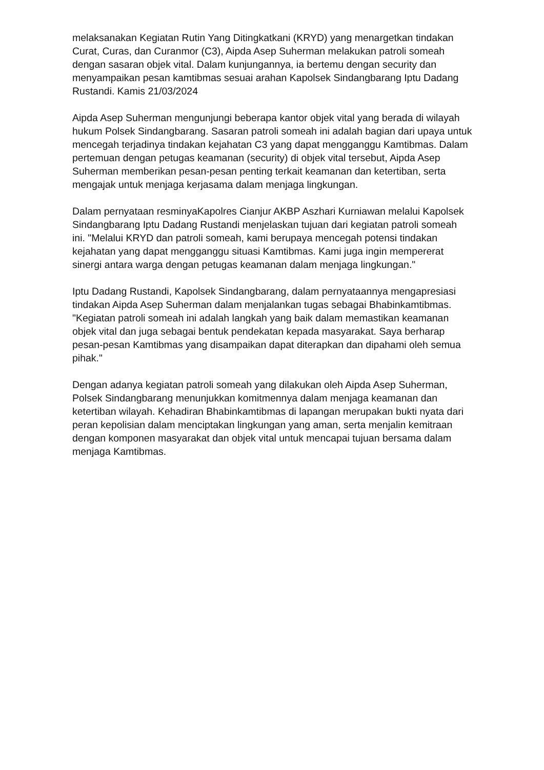melaksanakan Kegiatan Rutin Yang Ditingkatkani (KRYD) yang menargetkan tindakan Curat, Curas, dan Curanmor (C3), Aipda Asep Suherman melakukan patroli someah dengan sasaran objek vital. Dalam kunjungannya, ia bertemu dengan security dan menyampaikan pesan kamtibmas sesuai arahan Kapolsek Sindangbarang Iptu Dadang Rustandi. Kamis 21/03/2024
Aipda Asep Suherman mengunjungi beberapa kantor objek vital yang berada di wilayah hukum Polsek Sindangbarang. Sasaran patroli someah ini adalah bagian dari upaya untuk mencegah terjadinya tindakan kejahatan C3 yang dapat mengganggu Kamtibmas. Dalam pertemuan dengan petugas keamanan (security) di objek vital tersebut, Aipda Asep Suherman memberikan pesan-pesan penting terkait keamanan dan ketertiban, serta mengajak untuk menjaga kerjasama dalam menjaga lingkungan.
Dalam pernyataan resminyaKapolres Cianjur AKBP Aszhari Kurniawan melalui Kapolsek Sindangbarang Iptu Dadang Rustandi menjelaskan tujuan dari kegiatan patroli someah ini. "Melalui KRYD dan patroli someah, kami berupaya mencegah potensi tindakan kejahatan yang dapat mengganggu situasi Kamtibmas. Kami juga ingin mempererat sinergi antara warga dengan petugas keamanan dalam menjaga lingkungan."
Iptu Dadang Rustandi, Kapolsek Sindangbarang, dalam pernyataannya mengapresiasi tindakan Aipda Asep Suherman dalam menjalankan tugas sebagai Bhabinkamtibmas. "Kegiatan patroli someah ini adalah langkah yang baik dalam memastikan keamanan objek vital dan juga sebagai bentuk pendekatan kepada masyarakat. Saya berharap pesan-pesan Kamtibmas yang disampaikan dapat diterapkan dan dipahami oleh semua pihak."
Dengan adanya kegiatan patroli someah yang dilakukan oleh Aipda Asep Suherman, Polsek Sindangbarang menunjukkan komitmennya dalam menjaga keamanan dan ketertiban wilayah. Kehadiran Bhabinkamtibmas di lapangan merupakan bukti nyata dari peran kepolisian dalam menciptakan lingkungan yang aman, serta menjalin kemitraan dengan komponen masyarakat dan objek vital untuk mencapai tujuan bersama dalam menjaga Kamtibmas.